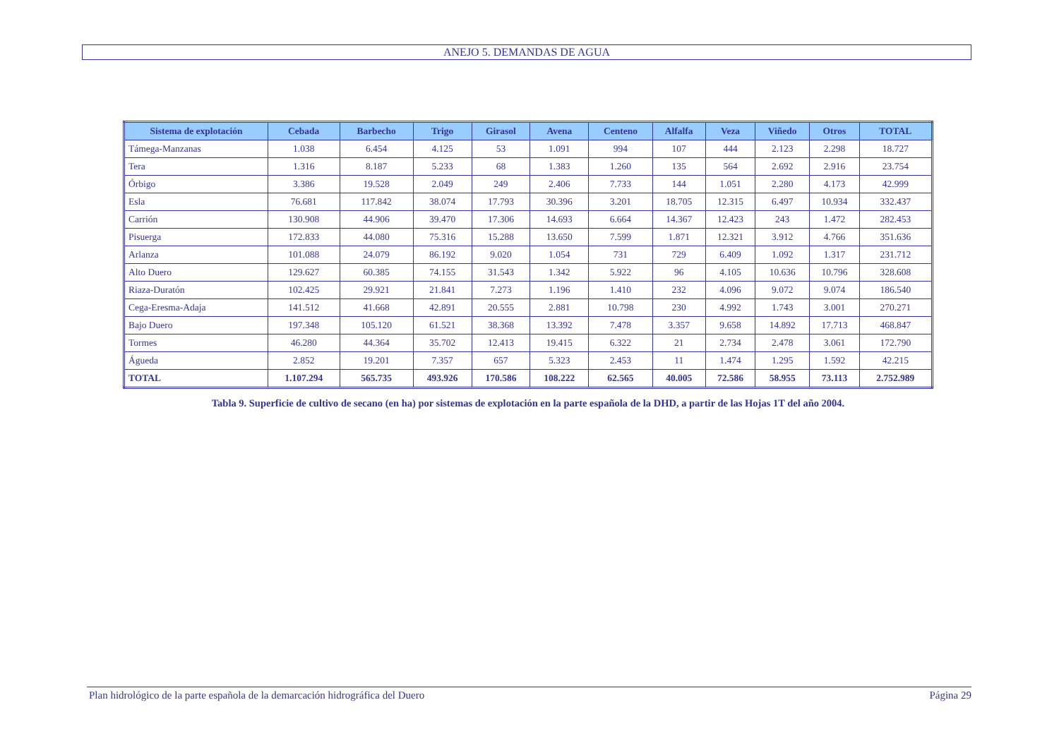ANEJO 5. DEMANDAS DE AGUA
| Sistema de explotación | Cebada | Barbecho | Trigo | Girasol | Avena | Centeno | Alfalfa | Veza | Viñedo | Otros | TOTAL |
| --- | --- | --- | --- | --- | --- | --- | --- | --- | --- | --- | --- |
| Támega-Manzanas | 1.038 | 6.454 | 4.125 | 53 | 1.091 | 994 | 107 | 444 | 2.123 | 2.298 | 18.727 |
| Tera | 1.316 | 8.187 | 5.233 | 68 | 1.383 | 1.260 | 135 | 564 | 2.692 | 2.916 | 23.754 |
| Órbigo | 3.386 | 19.528 | 2.049 | 249 | 2.406 | 7.733 | 144 | 1.051 | 2.280 | 4.173 | 42.999 |
| Esla | 76.681 | 117.842 | 38.074 | 17.793 | 30.396 | 3.201 | 18.705 | 12.315 | 6.497 | 10.934 | 332.437 |
| Carrión | 130.908 | 44.906 | 39.470 | 17.306 | 14.693 | 6.664 | 14.367 | 12.423 | 243 | 1.472 | 282.453 |
| Pisuerga | 172.833 | 44.080 | 75.316 | 15.288 | 13.650 | 7.599 | 1.871 | 12.321 | 3.912 | 4.766 | 351.636 |
| Arlanza | 101.088 | 24.079 | 86.192 | 9.020 | 1.054 | 731 | 729 | 6.409 | 1.092 | 1.317 | 231.712 |
| Alto Duero | 129.627 | 60.385 | 74.155 | 31.543 | 1.342 | 5.922 | 96 | 4.105 | 10.636 | 10.796 | 328.608 |
| Riaza-Duratón | 102.425 | 29.921 | 21.841 | 7.273 | 1.196 | 1.410 | 232 | 4.096 | 9.072 | 9.074 | 186.540 |
| Cega-Eresma-Adaja | 141.512 | 41.668 | 42.891 | 20.555 | 2.881 | 10.798 | 230 | 4.992 | 1.743 | 3.001 | 270.271 |
| Bajo Duero | 197.348 | 105.120 | 61.521 | 38.368 | 13.392 | 7.478 | 3.357 | 9.658 | 14.892 | 17.713 | 468.847 |
| Tormes | 46.280 | 44.364 | 35.702 | 12.413 | 19.415 | 6.322 | 21 | 2.734 | 2.478 | 3.061 | 172.790 |
| Águeda | 2.852 | 19.201 | 7.357 | 657 | 5.323 | 2.453 | 11 | 1.474 | 1.295 | 1.592 | 42.215 |
| TOTAL | 1.107.294 | 565.735 | 493.926 | 170.586 | 108.222 | 62.565 | 40.005 | 72.586 | 58.955 | 73.113 | 2.752.989 |
Tabla 9. Superficie de cultivo de secano (en ha) por sistemas de explotación en la parte española de la DHD, a partir de las Hojas 1T del año 2004.
Plan hidrológico de la parte española de la demarcación hidrográfica del Duero Página 29